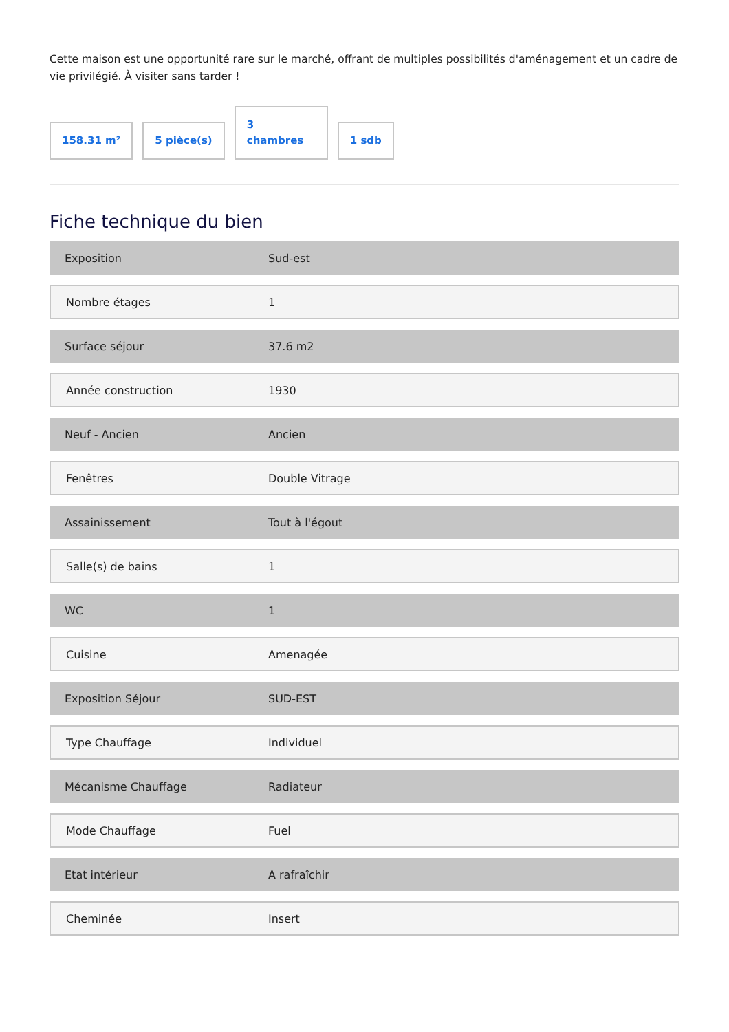Cette maison est une opportunité rare sur le marché, offrant de multiples possibilités d'aménagement et un cadre de vie privilégié. À visiter sans tarder !
158.31 m²
5 pièce(s)
3
chambres
1 sdb
Fiche technique du bien
| Exposition | Sud-est |
| Nombre étages | 1 |
| Surface séjour | 37.6 m2 |
| Année construction | 1930 |
| Neuf - Ancien | Ancien |
| Fenêtres | Double Vitrage |
| Assainissement | Tout à l'égout |
| Salle(s) de bains | 1 |
| WC | 1 |
| Cuisine | Amenagée |
| Exposition Séjour | SUD-EST |
| Type Chauffage | Individuel |
| Mécanisme Chauffage | Radiateur |
| Mode Chauffage | Fuel |
| Etat intérieur | A rafraîchir |
| Cheminée | Insert |